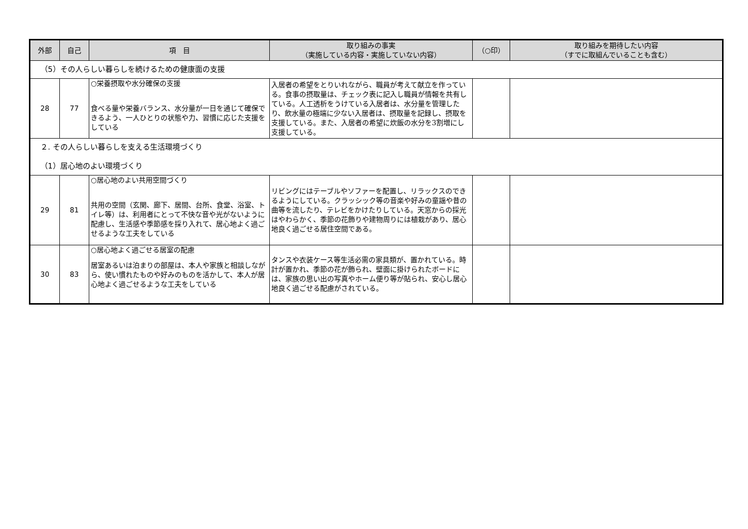| 外部 | 自己 | 項 目 | 取り組みの事実 （実施している内容・実施していない内容） | （○印） | 取り組みを期待したい内容 （すでに取組んでいることも含む） |
| --- | --- | --- | --- | --- | --- |
| （5）その人らしい暮らしを続けるための健康面の支援 | | | | | |
| 28 | 77 | ○栄養摂取や水分確保の支援 食べる量や栄養バランス、水分量が一日を通じて確保できるよう、一人ひとりの状態や力、習慣に応じた支援をしている | 入居者の希望をとりいれながら、職員が考えて献立を作っている。食事の摂取量は、チェック表に記入し職員が情報を共有している。人工透析をうけている入居者は、水分量を管理したり、飲水量の極端に少ない入居者は、摂取量を記録し、摂取を支援している。また、入居者の希望に炊飯の水分を3割増にし支援している。 | | |
| ２. その人らしい暮らしを支える生活環境づくり （1）居心地のよい環境づくり | | | | | |
| 29 | 81 | ○居心地のよい共用空間づくり 共用の空間（玄関、廊下、居間、台所、食堂、浴室、トイレ等）は、利用者にとって不快な音や光がないように配慮し、生活感や季節感を採り入れて、居心地よく過ごせるような工夫をしている | リビングにはテーブルやソファーを配置し、リラックスのできるようにしている。クラッシック等の音楽や好みの童謡や昔の曲等を流したり、テレビをかけたりしている。天窓からの採光はやわらかく、季節の花飾りや建物周りには植栽があり、居心地良く過ごせる居住空間である。 | | |
| 30 | 83 | ○居心地よく過ごせる居室の配慮 居室あるいは泊まりの部屋は、本人や家族と相談しながら、使い慣れたものや好みのものを活かして、本人が居心地よく過ごせるような工夫をしている | タンスや衣装ケース等生活必需の家具類が、置かれている。時計が置かれ、季節の花が飾られ、壁面に掛けられたボードには、家族の思い出の写真やホーム便り等が貼られ、安心し居心地良く過ごせる配慮がされている。 | | |